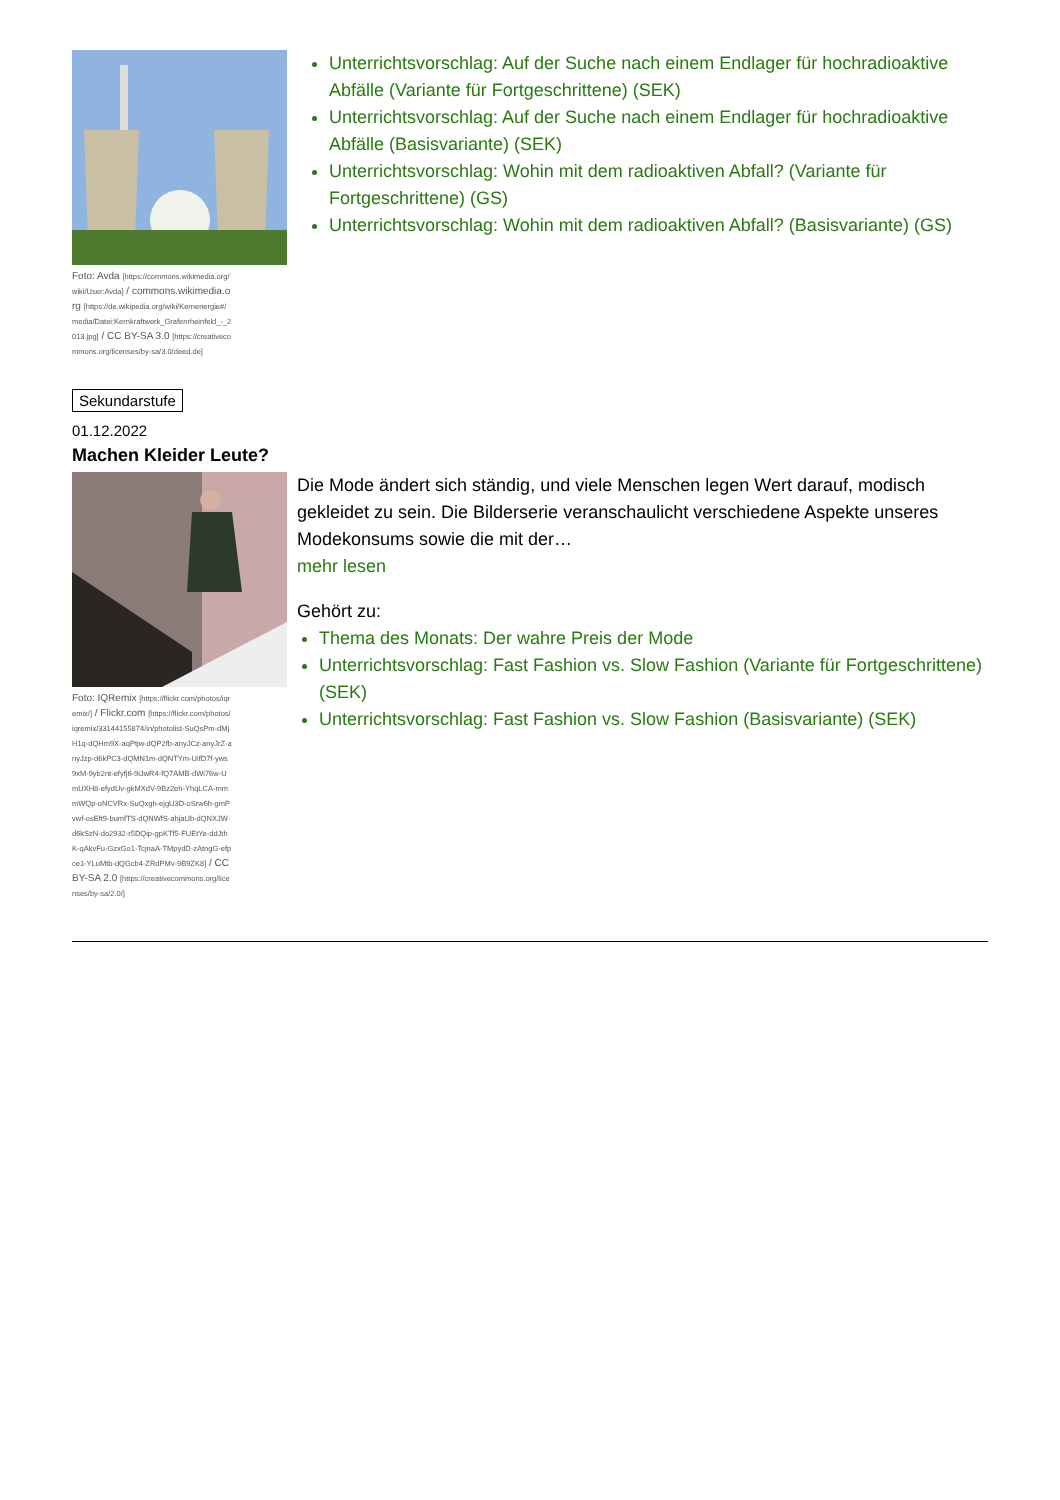Foto: Avda [https://commons.wikimedia.org/wiki/User:Avda] / commons.wikimedia.org [https://de.wikipedia.org/wiki/Kernenergie#/media/Datei:Kernkraftwerk_Grafenrheinfeld_-_2013.jpg] / CC BY-SA 3.0 [https://creativecommons.org/licenses/by-sa/3.0/deed.de]
Unterrichtsvorschlag: Auf der Suche nach einem Endlager für hochradioaktive Abfälle (Variante für Fortgeschrittene) (SEK)
Unterrichtsvorschlag: Auf der Suche nach einem Endlager für hochradioaktive Abfälle (Basisvariante) (SEK)
Unterrichtsvorschlag: Wohin mit dem radioaktiven Abfall? (Variante für Fortgeschrittene) (GS)
Unterrichtsvorschlag: Wohin mit dem radioaktiven Abfall? (Basisvariante) (GS)
Sekundarstufe
01.12.2022
Machen Kleider Leute?
Foto: IQRemix [https://flickr.com/photos/iqremix/] / Flickr.com [https://flickr.com/photos/iqremix/33144155874/in/photolist-SuQsPm-dMjH1q-dQHm9X-aqPtjw-dQP2fb-anyJCz-anyJrZ-anyJzp-d6kPC3-dQMN1m-dQNTYm-UifD7f-yws9xM-9yb2nt-efyfj6-9iJwR4-fQ7AMB-dWi76w-UmUXH8-efydUv-gkMXdV-9Bz2eh-YhqLCA-mmmWQp-oNCVRx-SuQxgh-ejgU3D-oSrw6h-gmPvwf-osEft9-bumfTS-dQNWfS-ahjaUb-dQNXJW-d6kSzN-do2932-r5DQip-gpKTf5-FUEtYe-ddJthK-qAkvFu-GzxGo1-TcjnaA-TMpydD-zAtngG-efpce1-YLuMtb-dQGcb4-ZRdPMv-9B9ZK8] / CC BY-SA 2.0 [https://creativecommons.org/licenses/by-sa/2.0/]
Die Mode ändert sich ständig, und viele Menschen legen Wert darauf, modisch gekleidet zu sein. Die Bilderserie veranschaulicht verschiedene Aspekte unseres Modekonsums sowie die mit der…
mehr lesen
Gehört zu:
Thema des Monats: Der wahre Preis der Mode
Unterrichtsvorschlag: Fast Fashion vs. Slow Fashion (Variante für Fortgeschrittene) (SEK)
Unterrichtsvorschlag: Fast Fashion vs. Slow Fashion (Basisvariante) (SEK)